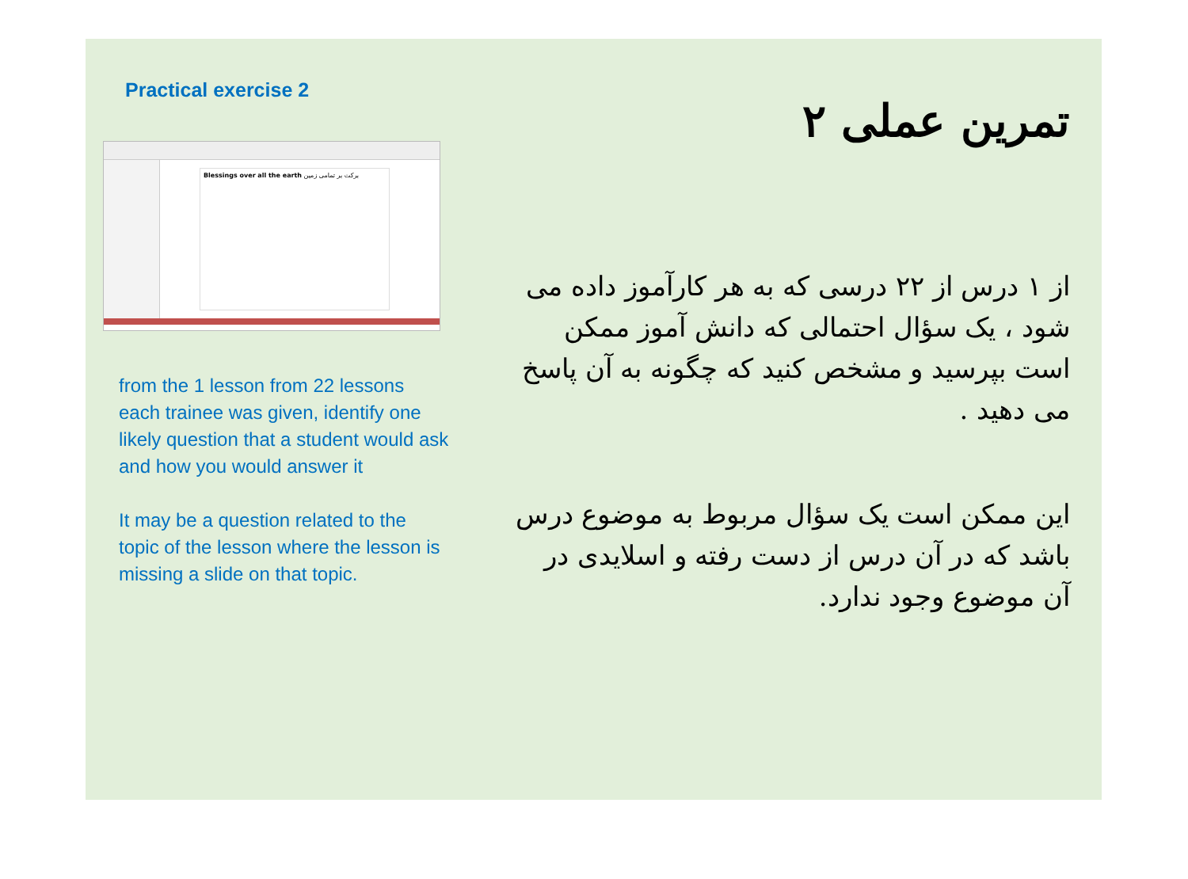Practical exercise 2
Blessings over all the earth برکت بر تمامی زمین
from the 1 lesson from 22 lessons each trainee was given, identify one likely question that a student would ask and how you would answer it
It may be a question related to the topic of the lesson where the lesson is missing a slide on that topic.
تمرین عملی ۲
از ۱ درس از ۲۲ درسی که به هر کارآموز داده می شود ، یک سؤال احتمالی که دانش آموز ممکن است بپرسید و مشخص کنید که چگونه به آن پاسخ می دهید .
این ممکن است یک سؤال مربوط به موضوع درس باشد که در آن درس از دست رفته و اسلایدی در آن موضوع وجود ندارد.